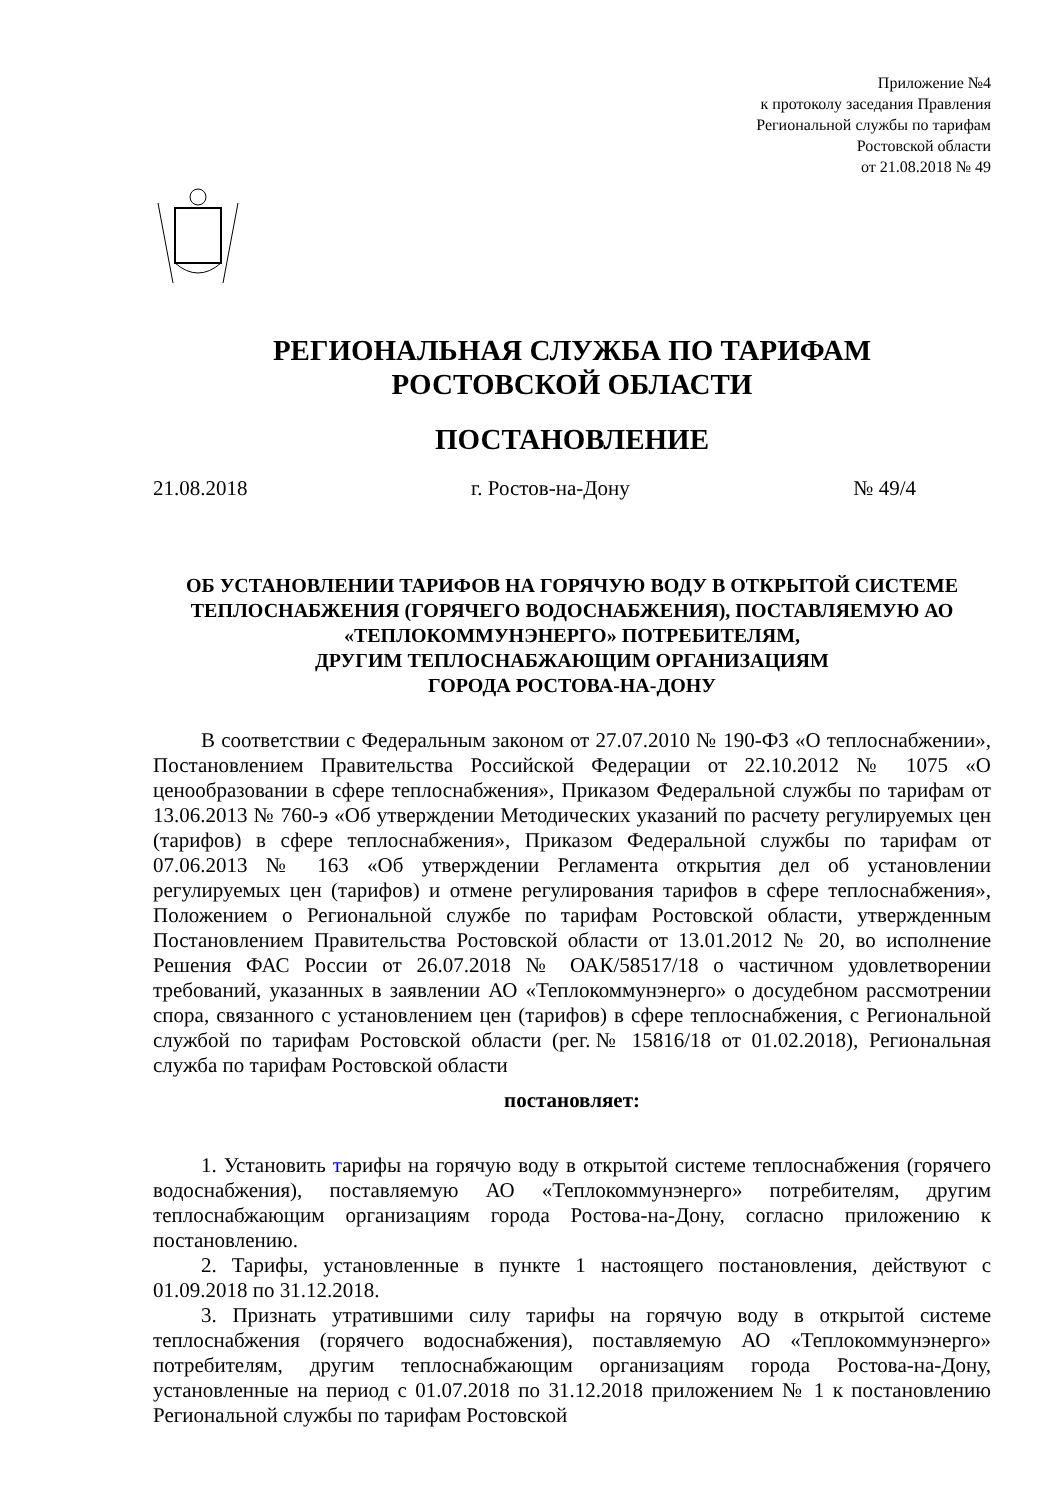Приложение №4
к протоколу заседания Правления
Региональной службы по тарифам
Ростовской области
от 21.08.2018 № 49
РЕГИОНАЛЬНАЯ СЛУЖБА ПО ТАРИФАМ
РОСТОВСКОЙ ОБЛАСТИ
ПОСТАНОВЛЕНИЕ
21.08.2018 г. Ростов-на-Дону № 49/4
ОБ УСТАНОВЛЕНИИ ТАРИФОВ НА ГОРЯЧУЮ ВОДУ В ОТКРЫТОЙ СИСТЕМЕ ТЕПЛОСНАБЖЕНИЯ (ГОРЯЧЕГО ВОДОСНАБЖЕНИЯ), ПОСТАВЛЯЕМУЮ АО «ТЕПЛОКОММУНЭНЕРГО» ПОТРЕБИТЕЛЯМ,
ДРУГИМ ТЕПЛОСНАБЖАЮЩИМ ОРГАНИЗАЦИЯМ
ГОРОДА РОСТОВА-НА-ДОНУ
В соответствии с Федеральным законом от 27.07.2010 № 190-ФЗ «О теплоснабжении», Постановлением Правительства Российской Федерации от 22.10.2012 № 1075 «О ценообразовании в сфере теплоснабжения», Приказом Федеральной службы по тарифам от 13.06.2013 № 760-э «Об утверждении Методических указаний по расчету регулируемых цен (тарифов) в сфере теплоснабжения», Приказом Федеральной службы по тарифам от 07.06.2013 № 163 «Об утверждении Регламента открытия дел об установлении регулируемых цен (тарифов) и отмене регулирования тарифов в сфере теплоснабжения», Положением о Региональной службе по тарифам Ростовской области, утвержденным Постановлением Правительства Ростовской области от 13.01.2012 № 20, во исполнение Решения ФАС России от 26.07.2018 № ОАК/58517/18 о частичном удовлетворении требований, указанных в заявлении АО «Теплокоммунэнерго» о досудебном рассмотрении спора, связанного с установлением цен (тарифов) в сфере теплоснабжения, с Региональной службой по тарифам Ростовской области (рег.№ 15816/18 от 01.02.2018), Региональная служба по тарифам Ростовской области
постановляет:
1. Установить тарифы на горячую воду в открытой системе теплоснабжения (горячего водоснабжения), поставляемую АО «Теплокоммунэнерго» потребителям, другим теплоснабжающим организациям города Ростова-на-Дону, согласно приложению к постановлению.
2. Тарифы, установленные в пункте 1 настоящего постановления, действуют с 01.09.2018 по 31.12.2018.
3. Признать утратившими силу тарифы на горячую воду в открытой системе теплоснабжения (горячего водоснабжения), поставляемую АО «Теплокоммунэнерго» потребителям, другим теплоснабжающим организациям города Ростова-на-Дону, установленные на период с 01.07.2018 по 31.12.2018 приложением № 1 к постановлению Региональной службы по тарифам Ростовской